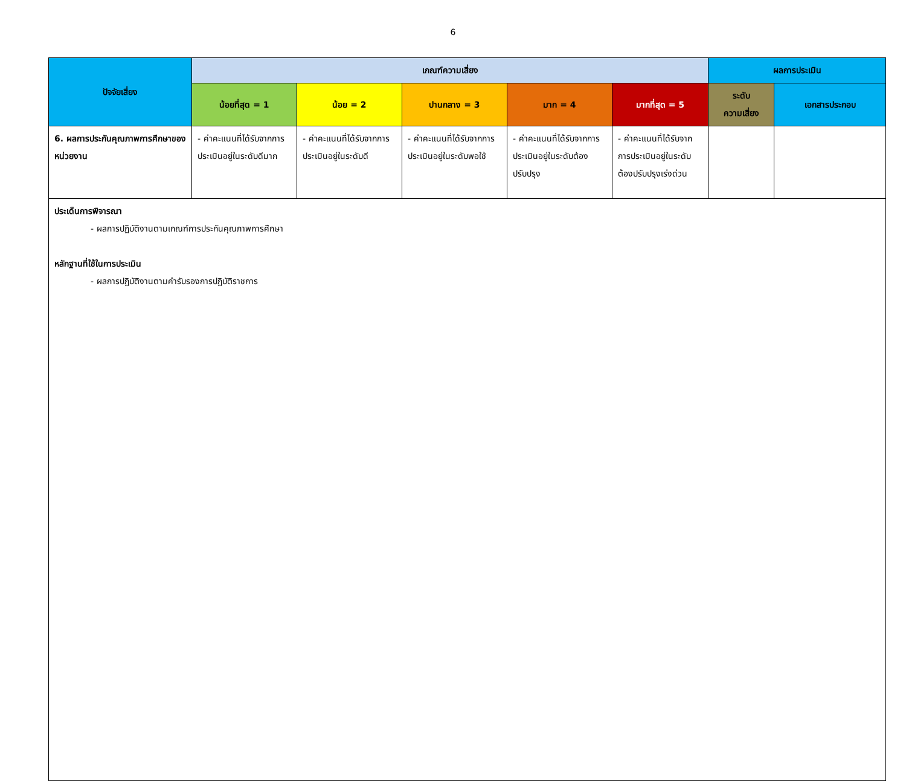6
| ปัจจัยเสี่ยง | เกณฑ์ความเสี่ยง | | | | | ผลการประเมิน | |
| --- | --- | --- | --- | --- | --- | --- | --- |
| | น้อยที่สุด = 1 | น้อย = 2 | ปานกลาง = 3 | มาก = 4 | มากที่สุด = 5 | ระดับ ความเสี่ยง | เอกสารประกอบ |
| 6. ผลการประกันคุณภาพการศึกษาของหน่วยงาน | - ค่าคะแนนที่ได้รับจากการประเมินอยู่ในระดับดีมาก | - ค่าคะแนนที่ได้รับจากการประเมินอยู่ในระดับดี | - ค่าคะแนนที่ได้รับจากการประเมินอยู่ในระดับพอใช้ | - ค่าคะแนนที่ได้รับจากการประเมินอยู่ในระดับต้องปรับปรุง | - ค่าคะแนนที่ได้รับจากการประเมินอยู่ในระดับต้องปรับปรุงเร่งด่วน | | |
| ประเด็นการพิจารณา - ผลการปฏิบัติงานตามเกณฑ์การประกันคุณภาพการศึกษา หลักฐานที่ใช้ในการประเมิน - ผลการปฏิบัติงานตามคำรับรองการปฏิบัติราชการ | | | | | | | |